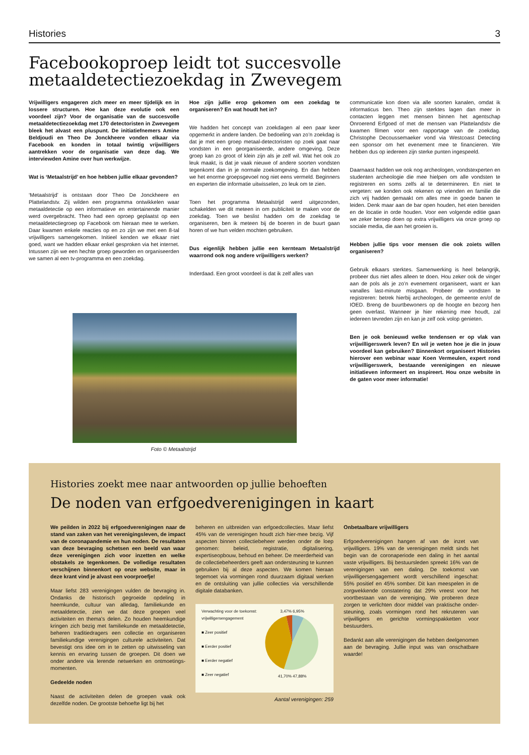Histories 3
Facebookoproep leidt tot succesvolle metaaldetectiezoekdag in Zwevegem
Vrijwilligers engageren zich meer en meer tijdelijk en in lossere structuren. Hoe kan deze evolutie ook een voordeel zijn? Voor de organisatie van de succesvolle metaaldetectiezoekdag met 170 detectoristen in Zwevegem bleek het alvast een pluspunt. De initiatiefnemers Amine Beldjoudi en Theo De Jonckheere vonden elkaar via Facebook en konden in totaal twintig vrijwilligers aantrekken voor de organisatie van deze dag. We interviewden Amine over hun werkwijze.
Wat is ‘Metaalstrijd’ en hoe hebben jullie elkaar gevonden?
‘Metaalstrijd’ is ontstaan door Theo De Jonckheere en Plattelandstv. Zij wilden een programma ontwikkelen waar metaaldetectie op een informatieve en entertainende manier werd overgebracht. Theo had een oproep geplaatst op een metaaldetectiegroep op Facebook om hieraan mee te werken. Daar kwamen enkele reacties op en zo zijn we met een 8-tal vrijwilligers samengekomen. Initieel kenden we elkaar niet goed, want we hadden elkaar enkel gesproken via het internet. Intussen zijn we een hechte groep geworden en organiseerden we samen al een tv-programma en een zoekdag.
Hoe zijn jullie erop gekomen om een zoekdag te organiseren? En wat houdt het in?
We hadden het concept van zoekdagen al een paar keer opgemerkt in andere landen. De bedoeling van zo’n zoekdag is dat je met een groep metaal-detectoristen op zoek gaat naar vondsten in een georganiseerde, andere omgeving. Deze groep kan zo groot of klein zijn als je zelf wil. Wat het ook zo leuk maakt, is dat je vaak nieuwe of andere soorten vondsten tegenkomt dan in je normale zoekomgeving. En dan hebben we het enorme groepsgevoel nog niet eens vermeld. Beginners en experten die informatie uitwisselen, zo leuk om te zien.
Toen het programma Metaalstrijd werd uitgezonden, schakelden we dit meteen in om publiciteit te maken voor de zoekdag. Toen we beslist hadden om de zoekdag te organiseren, ben ik meteen bij de boeren in de buurt gaan horen of we hun velden mochten gebruiken.
Dus eigenlijk hebben jullie een kernteam Metaalstrijd waarrond ook nog andere vrijwilligers werken?
Inderdaad. Een groot voordeel is dat ik zelf alles van
communicatie kon doen via alle soorten kanalen, omdat ik informaticus ben. Theo zijn sterktes lagen dan meer in contacten leggen met mensen binnen het agentschap Onroerend Erfgoed of met de mensen van Plattelandstv die kwamen filmen voor een rapportage van de zoekdag. Christophe Decoussemaeker vond via Westcoast Detecting een sponsor om het evenement mee te financieren. We hebben dus op iedereen zijn sterke punten ingespeeld.
Daarnaast hadden we ook nog archeologen, vondstexperten en studenten archeologie die mee hielpen om alle vondsten te registreren en soms zelfs al te determineren. En niet te vergeten: we konden ook rekenen op vrienden en familie die zich vrij hadden gemaakt om alles mee in goede banen te leiden. Denk maar aan de bar open houden, het eten bereiden en de locatie in orde houden. Voor een volgende editie gaan we zeker beroep doen op extra vrijwilligers via onze groep op sociale media, die aan het groeien is.
Hebben jullie tips voor mensen die ook zoiets willen organiseren?
Gebruik elkaars sterktes. Samenwerking is heel belangrijk, probeer dus niet alles alleen te doen. Hou zeker ook de vinger aan de pols als je zo’n evenement organiseert, want er kan vanalles last-minute misgaan. Probeer de vondsten te registreren: betrek hierbij archeologen, de gemeente en/of de IOED. Breng de buurtbewoners op de hoogte en bezorg hen geen overlast. Wanneer je hier rekening mee houdt, zal iedereen tevreden zijn en kan je zelf ook volop genieten.
Ben je ook benieuwd welke tendensen er op vlak van vrijwilligerswerk leven? En wil je weten hoe je die in jouw voordeel kan gebruiken? Binnenkort organiseert Histories hierover een webinar waar Koen Vermeulen, expert rond vrijwilligerswerk, bestaande verenigingen en nieuwe initiatieven informeert en inspireert. Hou onze website in de gaten voor meer informatie!
Foto © Metaalstrijd
Histories zoekt mee naar antwoorden op jullie behoeften
De noden van erfgoedverenigingen in kaart
We peilden in 2022 bij erfgoedverenigingen naar de stand van zaken van het verenigingsleven, de impact van de coronapandemie en hun noden. De resultaten van deze bevraging schetsen een beeld van waar deze verenigingen zich voor inzetten en welke obstakels ze tegenkomen. De volledige resultaten verschijnen binnenkort op onze website, maar in deze krant vind je alvast een voorproefje!
Maar liefst 283 verenigingen vulden de bevraging in. Ondanks de historisch gegroeide opdeling in heemkunde, cultuur van alledag, familiekunde en metaaldetectie, zien we dat deze groepen veel activiteiten en thema's delen. Zo houden heemkundige kringen zich bezig met familiekunde en metaaldetectie, beheren traditiedragers een collectie en organiseren familiekundige verenigingen culturele activiteiten. Dat bevestigt ons idee om in te zetten op uitwisseling van kennis en ervaring tussen de groepen. Dit doen we onder andere via lerende netwerken en ontmoetings-momenten.
Gedeelde noden
Naast de activiteiten delen de groepen vaak ook dezelfde noden. De grootste behoefte ligt bij het
beheren en uitbreiden van erfgoedcollecties. Maar liefst 45% van de verenigingen houdt zich hier-mee bezig. Vijf aspecten binnen collectiebeheer werden onder de loep genomen: beleid, registratie, digitalisering, expertiseopbouw, behoud en beheer. De meerderheid van de collectiebeheerders geeft aan ondersteuning te kunnen gebruiken bij al deze aspecten. We komen hieraan tegemoet via vormingen rond duurzaam digitaal werken en de ontsluiting van jullie collecties via verschillende digitale databanken.
Verwachting voor de toekomst: vrijwilligersengagement
■ Zeer positief
■ Eerder positief
■ Eerder negatief
■ Zeer negatief
3,47% 6,95%
41,70% 47,88%
Aantal verenigingen: 259
Onbetaalbare vrijwilligers
Erfgoedverenigingen hangen af van de inzet van vrijwilligers. 19% van de verenigingen meldt sinds het begin van de coronaperiode een daling in het aantal vaste vrijwilligers. Bij bestuursleden spreekt 16% van de verenigingen van een daling. De toekomst van vrijwilligersengagement wordt verschillend ingeschat: 55% positief en 45% somber. Dit kan meespelen in de zorgwekkende constatering dat 29% vreest voor het voortbestaan van de vereniging. We proberen deze zorgen te verlichten door middel van praktische onder-steuning, zoals vormingen rond het rekruteren van vrijwilligers en gerichte vormingspakketten voor bestuurders.
Bedankt aan alle verenigingen die hebben deelgenomen aan de bevraging. Jullie input was van onschatbare waarde!